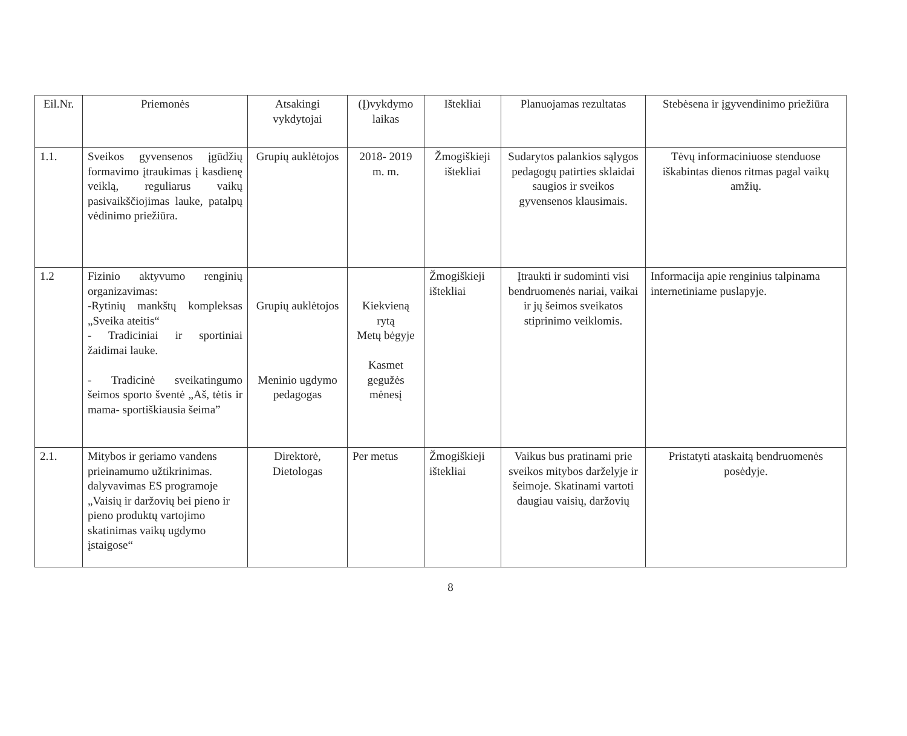| Eil.Nr. | Priemonės | Atsakingi vykdytojai | (Į)vykdymo laikas | Ištekliai | Planuojamas rezultatas | Stebėsena ir įgyvendinimo priežiūra |
| --- | --- | --- | --- | --- | --- | --- |
| 1.1. | Sveikos gyvensenos įgūdžių formavimo įtraukimas į kasdienę veiklą, reguliarus vaikų pasivaikščiojimas lauke, patalpų vėdinimo priežiūra. | Grupių auklėtojos | 2018- 2019 m. m. | Žmogiškieji ištekliai | Sudarytos palankios sąlygos pedagogų patirties sklaidai saugios ir sveikos gyvensenos klausimais. | Tėvų informaciniuose stenduose iškabintas dienos ritmas pagal vaikų amžių. |
| 1.2 | Fizinio aktyvumo renginių organizavimas: -Rytinių mankštų kompleksas „Sveika ateitis“ - Tradiciniai ir sportiniai žaidimai lauke. - Tradicinė sveikatingumo šeimos sporto šventė „Aš, tėtis ir mama- sportiškiausia šeima” | Grupių auklėtojos Meninio ugdymo pedagogas | Kiekvieną rytą Metų bėgyje Kasmet gegužės mėnesį | Žmogiškieji ištekliai | Įtraukti ir sudominti visi bendruomenės nariai, vaikai ir jų šeimos sveikatos stiprinimo veiklomis. | Informacija apie renginius talpinama internetiniame puslapyje. |
| 2.1. | Mitybos ir geriamo vandens prieinamumo užtikrinimas. dalyvavimas ES programoje „Vaisių ir daržovių bei pieno ir pieno produktų vartojimo skatinimas vaikų ugdymo įstaigose“ | Direktorė, Dietologas | Per metus | Žmogiškieji ištekliai | Vaikus bus pratinami prie sveikos mitybos darželyje ir šeimoje. Skatinami vartoti daugiau vaisių, daržovių | Pristatyti ataskaitą bendruomenės posėdyje. |
8